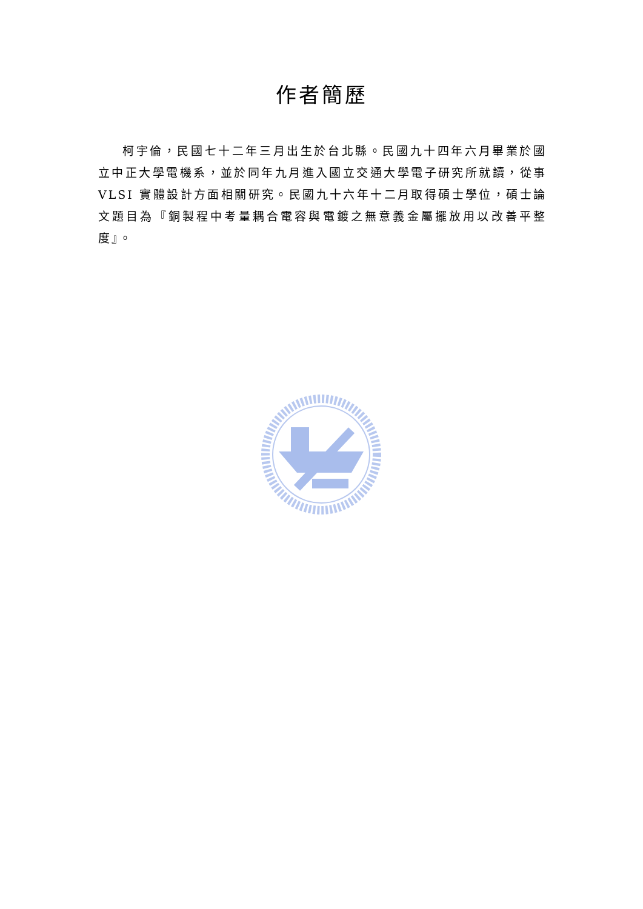作者簡歷
柯宇倫，民國七十二年三月出生於台北縣。民國九十四年六月畢業於國立中正大學電機系，並於同年九月進入國立交通大學電子研究所就讀，從事 VLSI 實體設計方面相關研究。民國九十六年十二月取得碩士學位，碩士論文題目為『銅製程中考量耦合電容與電鍍之無意義金屬擺放用以改善平整度』。